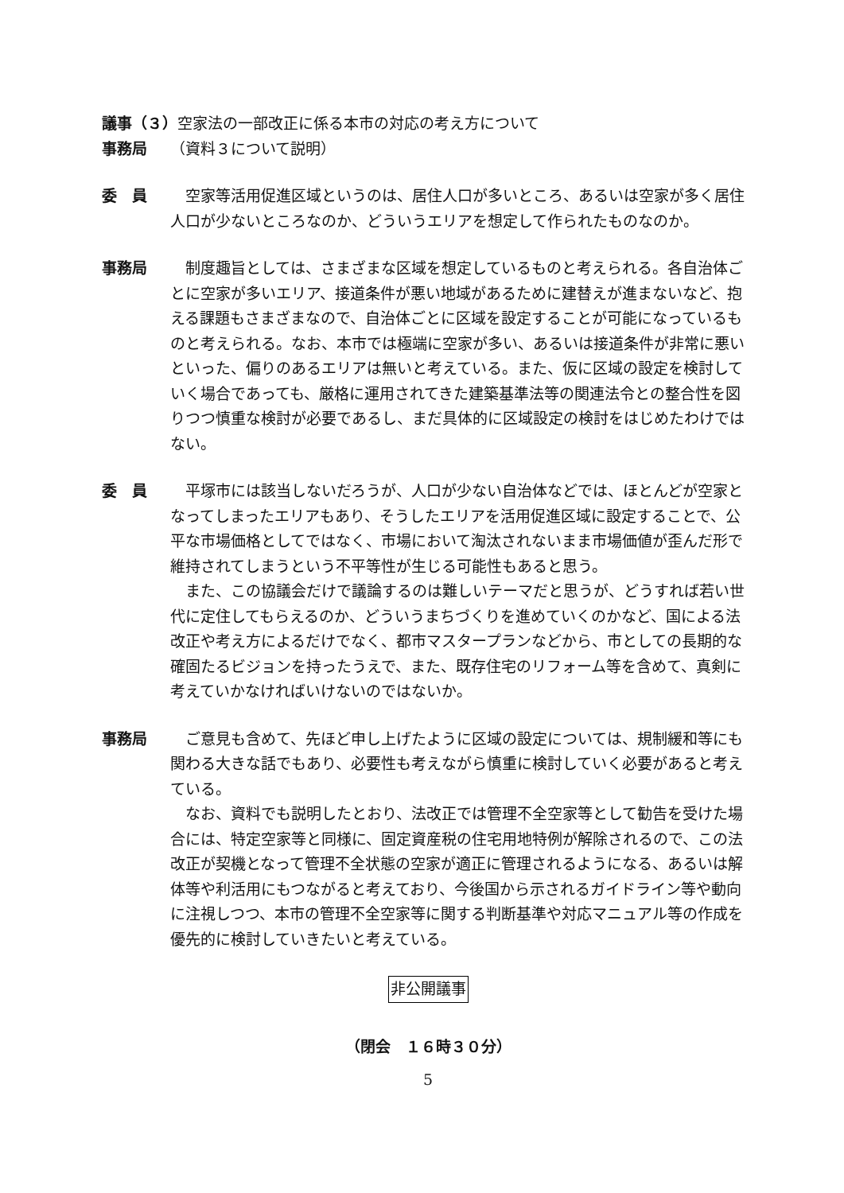議事（３）空家法の一部改正に係る本市の対応の考え方について
事務局 （資料３について説明）
委　員 　空家等活用促進区域というのは、居住人口が多いところ、あるいは空家が多く居住人口が少ないところなのか、どういうエリアを想定して作られたものなのか。
事務局 　制度趣旨としては、さまざまな区域を想定しているものと考えられる。各自治体ごとに空家が多いエリア、接道条件が悪い地域があるために建替えが進まないなど、抱える課題もさまざまなので、自治体ごとに区域を設定することが可能になっているものと考えられる。なお、本市では極端に空家が多い、あるいは接道条件が非常に悪いといった、偏りのあるエリアは無いと考えている。また、仮に区域の設定を検討していく場合であっても、厳格に運用されてきた建築基準法等の関連法令との整合性を図りつつ慎重な検討が必要であるし、まだ具体的に区域設定の検討をはじめたわけではない。
委　員 　平塚市には該当しないだろうが、人口が少ない自治体などでは、ほとんどが空家となってしまったエリアもあり、そうしたエリアを活用促進区域に設定することで、公平な市場価格としてではなく、市場において淘汰されないまま市場価値が歪んだ形で維持されてしまうという不平等性が生じる可能性もあると思う。
　また、この協議会だけで議論するのは難しいテーマだと思うが、どうすれば若い世代に定住してもらえるのか、どういうまちづくりを進めていくのかなど、国による法改正や考え方によるだけでなく、都市マスタープランなどから、市としての長期的な確固たるビジョンを持ったうえで、また、既存住宅のリフォーム等を含めて、真剣に考えていかなければいけないのではないか。
事務局 　ご意見も含めて、先ほど申し上げたように区域の設定については、規制緩和等にも関わる大きな話でもあり、必要性も考えながら慎重に検討していく必要があると考えている。
　なお、資料でも説明したとおり、法改正では管理不全空家等として勧告を受けた場合には、特定空家等と同様に、固定資産税の住宅用地特例が解除されるので、この法改正が契機となって管理不全状態の空家が適正に管理されるようになる、あるいは解体等や利活用にもつながると考えており、今後国から示されるガイドライン等や動向に注視しつつ、本市の管理不全空家等に関する判断基準や対応マニュアル等の作成を優先的に検討していきたいと考えている。
非公開議事
（閉会　１６時３０分）
5